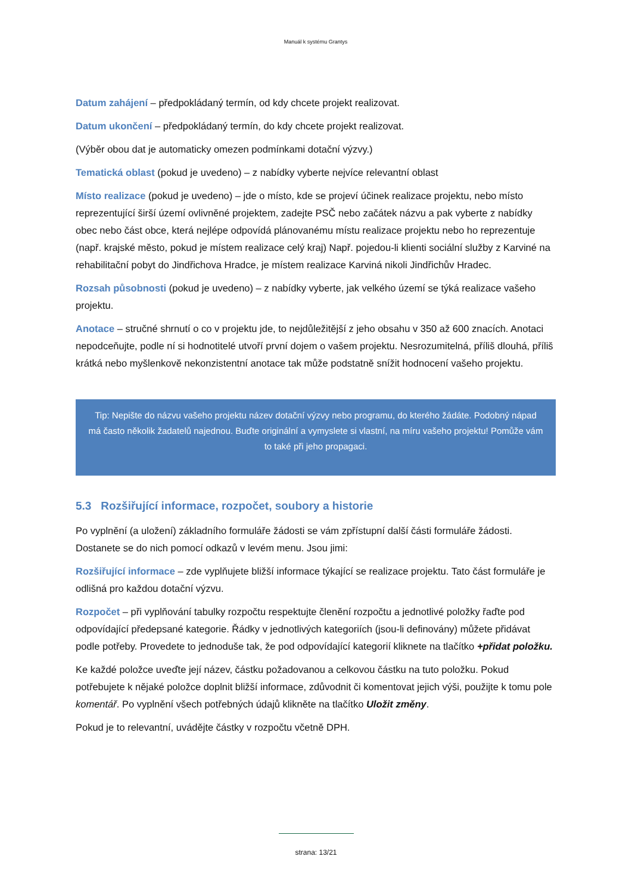Manuál k systému Grantys
Datum zahájení – předpokládaný termín, od kdy chcete projekt realizovat.
Datum ukončení – předpokládaný termín, do kdy chcete projekt realizovat.
(Výběr obou dat je automaticky omezen podmínkami dotační výzvy.)
Tematická oblast (pokud je uvedeno) – z nabídky vyberte nejvíce relevantní oblast
Místo realizace (pokud je uvedeno) – jde o místo, kde se projeví účinek realizace projektu, nebo místo reprezentující širší území ovlivněné projektem, zadejte PSČ nebo začátek názvu a pak vyberte z nabídky obec nebo část obce, která nejlépe odpovídá plánovanému místu realizace projektu nebo ho reprezentuje (např. krajské město, pokud je místem realizace celý kraj) Např. pojedou-li klienti sociální služby z Karviné na rehabilitační pobyt do Jindřichova Hradce, je místem realizace Karviná nikoli Jindřichův Hradec.
Rozsah působnosti (pokud je uvedeno) – z nabídky vyberte, jak velkého území se týká realizace vašeho projektu.
Anotace – stručné shrnutí o co v projektu jde, to nejdůležitější z jeho obsahu v 350 až 600 znacích. Anotaci nepodceňujte, podle ní si hodnotitelé utvoří první dojem o vašem projektu. Nesrozumitelná, příliš dlouhá, příliš krátká nebo myšlenkově nekonzistentní anotace tak může podstatně snížit hodnocení vašeho projektu.
Tip: Nepište do názvu vašeho projektu název dotační výzvy nebo programu, do kterého žádáte. Podobný nápad má často několik žadatelů najednou. Buďte originální a vymyslete si vlastní, na míru vašeho projektu! Pomůže vám to také při jeho propagaci.
5.3 Rozšiřující informace, rozpočet, soubory a historie
Po vyplnění (a uložení) základního formuláře žádosti se vám zpřístupní další části formuláře žádosti. Dostanete se do nich pomocí odkazů v levém menu. Jsou jimi:
Rozšiřující informace – zde vyplňujete bližší informace týkající se realizace projektu. Tato část formuláře je odlišná pro každou dotační výzvu.
Rozpočet – při vyplňování tabulky rozpočtu respektujte členění rozpočtu a jednotlivé položky řaďte pod odpovídající předepsané kategorie. Řádky v jednotlivých kategoriích (jsou-li definovány) můžete přidávat podle potřeby. Provedete to jednoduše tak, že pod odpovídající kategorií kliknete na tlačítko +přidat položku.
Ke každé položce uveďte její název, částku požadovanou a celkovou částku na tuto položku. Pokud potřebujete k nějaké položce doplnit bližší informace, zdůvodnit či komentovat jejich výši, použijte k tomu pole komentář. Po vyplnění všech potřebných údajů klikněte na tlačítko Uložit změny.
Pokud je to relevantní, uvádějte částky v rozpočtu včetně DPH.
strana: 13/21